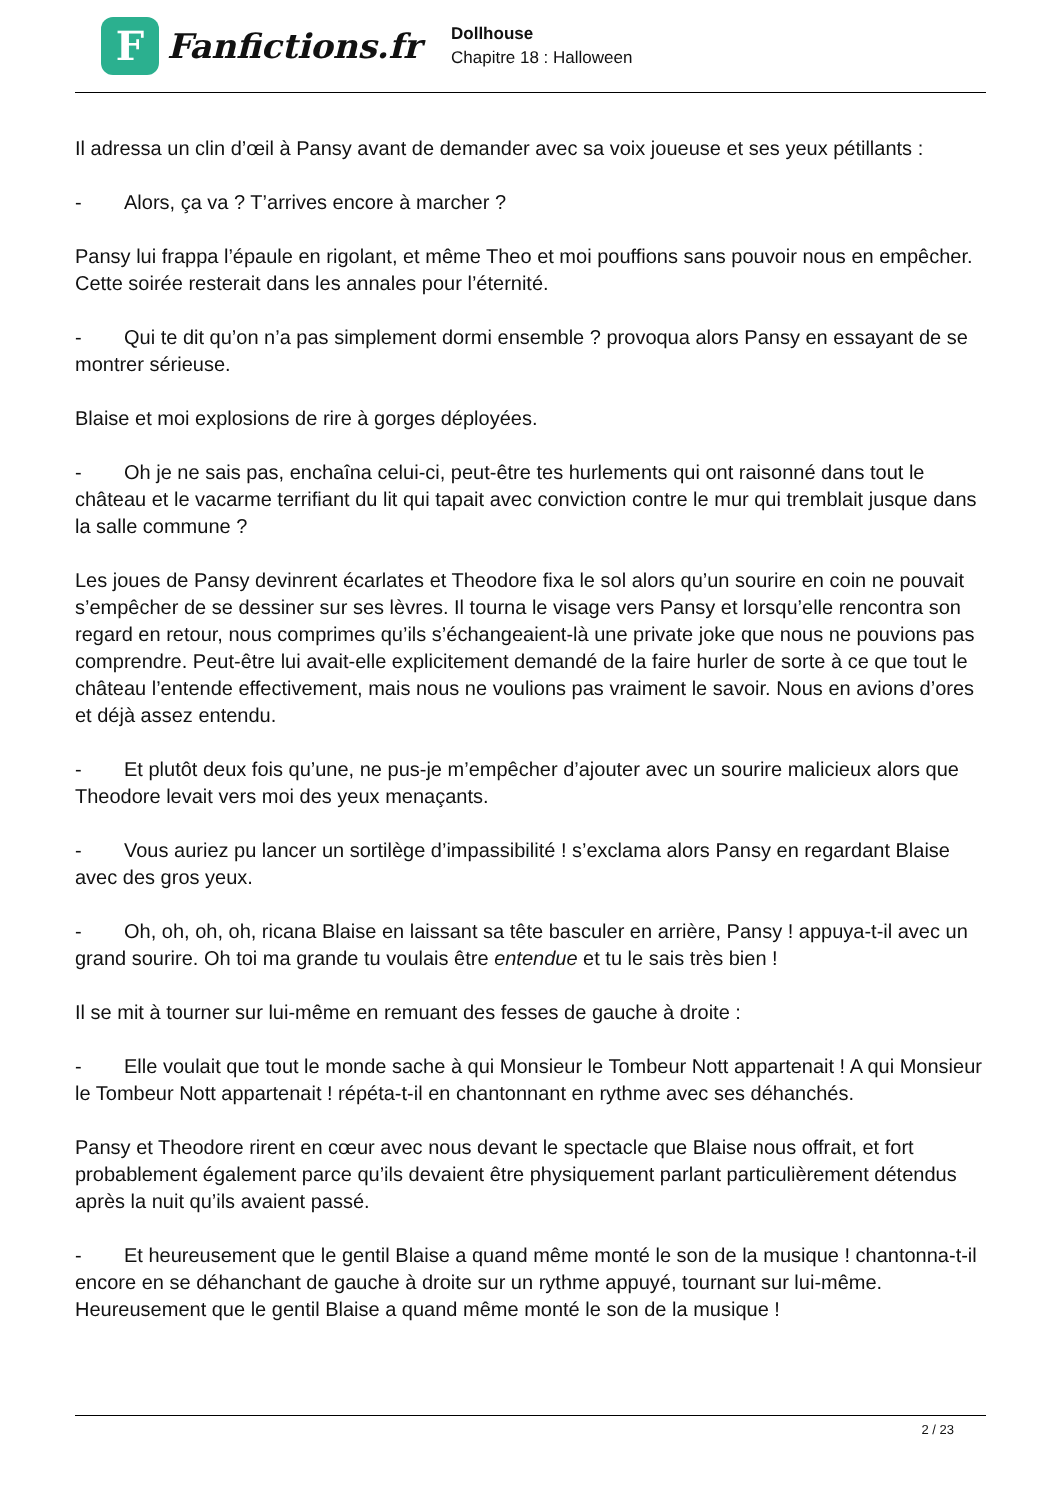F
Fanfictions.fr
Dollhouse
Chapitre 18 : Halloween
Il adressa un clin d’œil à Pansy avant de demander avec sa voix joueuse et ses yeux pétillants :
- Alors, ça va ? T’arrives encore à marcher ?
Pansy lui frappa l’épaule en rigolant, et même Theo et moi pouffions sans pouvoir nous en empêcher. Cette soirée resterait dans les annales pour l’éternité.
- Qui te dit qu’on n’a pas simplement dormi ensemble ? provoqua alors Pansy en essayant de se montrer sérieuse.
Blaise et moi explosions de rire à gorges déployées.
- Oh je ne sais pas, enchaîna celui-ci, peut-être tes hurlements qui ont raisonné dans tout le château et le vacarme terrifiant du lit qui tapait avec conviction contre le mur qui tremblait jusque dans la salle commune ?
Les joues de Pansy devinrent écarlates et Theodore fixa le sol alors qu’un sourire en coin ne pouvait s’empêcher de se dessiner sur ses lèvres. Il tourna le visage vers Pansy et lorsqu’elle rencontra son regard en retour, nous comprimes qu’ils s’échangeaient-là une private joke que nous ne pouvions pas comprendre. Peut-être lui avait-elle explicitement demandé de la faire hurler de sorte à ce que tout le château l’entende effectivement, mais nous ne voulions pas vraiment le savoir. Nous en avions d’ores et déjà assez entendu.
- Et plutôt deux fois qu’une, ne pus-je m’empêcher d’ajouter avec un sourire malicieux alors que Theodore levait vers moi des yeux menaçants.
- Vous auriez pu lancer un sortilège d’impassibilité ! s’exclama alors Pansy en regardant Blaise avec des gros yeux.
- Oh, oh, oh, oh, ricana Blaise en laissant sa tête basculer en arrière, Pansy ! appuya-t-il avec un grand sourire. Oh toi ma grande tu voulais être entendue et tu le sais très bien !
Il se mit à tourner sur lui-même en remuant des fesses de gauche à droite :
- Elle voulait que tout le monde sache à qui Monsieur le Tombeur Nott appartenait ! A qui Monsieur le Tombeur Nott appartenait ! répéta-t-il en chantonnant en rythme avec ses déhanchés.
Pansy et Theodore rirent en cœur avec nous devant le spectacle que Blaise nous offrait, et fort probablement également parce qu’ils devaient être physiquement parlant particulièrement détendus après la nuit qu’ils avaient passé.
- Et heureusement que le gentil Blaise a quand même monté le son de la musique ! chantonna-t-il encore en se déhanchant de gauche à droite sur un rythme appuyé, tournant sur lui-même. Heureusement que le gentil Blaise a quand même monté le son de la musique !
2 / 23